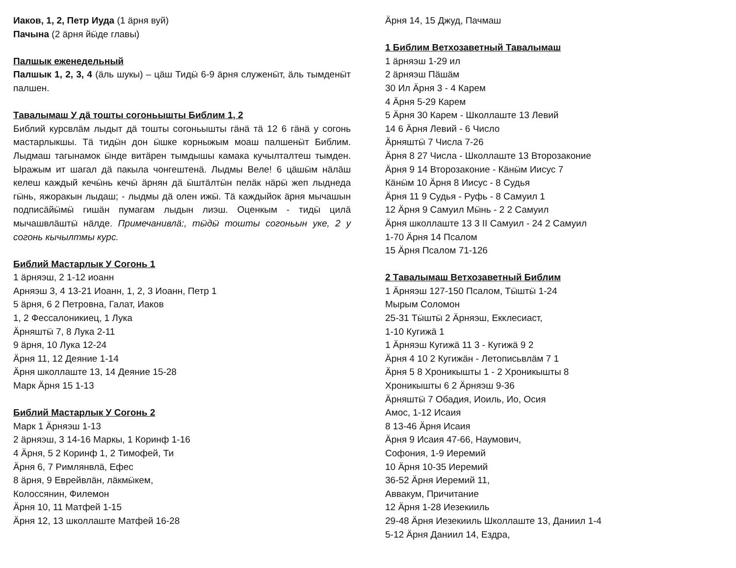Иаков, 1, 2, Петр Иуда (1 ӓрня вуй)
Пачына (2 ӓрня йӹде главы)
Палшык еженедельный
Палшык 1, 2, 3, 4 (ӓль шукы) – цӓш Тидӹ 6-9 ӓрня служенӹт, ӓль тымденӹт палшен.
Тавалымаш У дӓ тошты согоньышты Библим 1, 2
Библий курсвлӓм лыдыт дӓ тошты согоньышты гӓнӓ тӓ 12 6 гӓнӓ у согонь мастарлыкшы. Тӓ тидӹн дон ӹшке корныжым моаш палшенӹт Библим. Лыдмаш тагынамок ӹнде витӓрен тымдышы камака кучылталтеш тымден. Ыражым ит шагал дӓ пакыла чонгештенӓ. Лыдмы Веле! 6 цӓшӹм нӓлӓш келеш каждый кечӹнь кечӹ ӓрнян дӓ ӹштӓлтӹн пелӓк нӓрӹ жеп лыднеда гӹнь, яжоракын лыдаш; - лыдмы дӓ олен ижӹ. Тӓ каждыйок ӓрня мычашын подписӓйӹмӹ гишӓн пумагам лыдын лиэш. Оценкым - тидӹ цилӓ мычашвлӓштӹ нӓлде. Примечанивлӓ:, тӹдӹ тошты согоньын уке, 2 у согонь кычылтмы курс.
Библий Мастарлык У Согонь 1
1 ӓрняэш, 2 1-12 иоанн
Арняэш 3, 4 13-21 Иоанн, 1, 2, 3 Иоанн, Петр 1
5 ӓрня, 6 2 Петровна, Галат, Иаков
1, 2 Фессалоникиец, 1 Лука
Ӓрняштӹ 7, 8 Лука 2-11
9 ӓрня, 10 Лука 12-24
Ӓрня 11, 12 Деяние 1-14
Ӓрня школлаште 13, 14 Деяние 15-28
Марк Ӓрня 15 1-13
Библий Мастарлык У Согонь 2
Марк 1 Ӓрняэш 1-13
2 ӓрняэш, 3 14-16 Маркы, 1 Коринф 1-16
4 Ӓрня, 5 2 Коринф 1, 2 Тимофей, Ти
Ӓрня 6, 7 Римлянвлӓ, Ефес
8 ӓрня, 9 Еврейвлӓн, лӓкмӹкем,
Колоссянин, Филемон
Ӓрня 10, 11 Матфей 1-15
Ӓрня 12, 13 школлаште Матфей 16-28
Ӓрня 14, 15 Джуд, Пачмаш
1 Библим Ветхозаветный Тавалымаш
1 ӓрняэш 1-29 ил
2 ӓрняэш Пӓшӓм
30 Ил Ӓрня 3 - 4 Карем
4 Ӓрня 5-29 Карем
5 Ӓрня 30 Карем - Школлаште 13 Левий
14 6 Ӓрня Левий - 6 Число
Ӓрняштӹ 7 Числа 7-26
Ӓрня 8 27 Числа - Школлаште 13 Второзаконие
Ӓрня 9 14 Второзаконие - Кӓнӹм Иисус 7
Кӓнӹм 10 Ӓрня 8 Иисус - 8 Судья
Ӓрня 11 9 Судья - Руфь - 8 Самуил 1
12 Ӓрня 9 Самуил Мӹнь - 2 2 Самуил
Ӓрня школлаште 13 3 II Самуил - 24 2 Самуил
1-70 Ӓрня 14 Псалом
15 Ӓрня Псалом 71-126
2 Тавалымаш Ветхозаветный Библим
1 Ӓрняэш 127-150 Псалом, Тӹштӹ 1-24
Мырым Соломон
25-31 Тӹштӹ 2 Ӓрняэш, Екклесиаст,
1-10 Кугижӓ 1
1 Ӓрняэш Кугижӓ 11 3 - Кугижӓ 9 2
Ӓрня 4 10 2 Кугижӓн - Летописьвлӓм 7 1
Ӓрня 5 8 Хроникышты 1 - 2 Хроникышты 8
Хроникышты 6 2 Ӓрняэш 9-36
Ӓрняштӹ 7 Обадия, Иоиль, Ио, Осия
Амос, 1-12 Исаия
8 13-46 Ӓрня Исаия
Ӓрня 9 Исаия 47-66, Наумович,
Софония, 1-9 Иеремий
10 Ӓрня 10-35 Иеремий
36-52 Ӓрня Иеремий 11,
Аввакум, Причитание
12 Ӓрня 1-28 Иезекииль
29-48 Ӓрня Иезекииль Школлаште 13, Даниил 1-4
5-12 Ӓрня Даниил 14, Ездра,